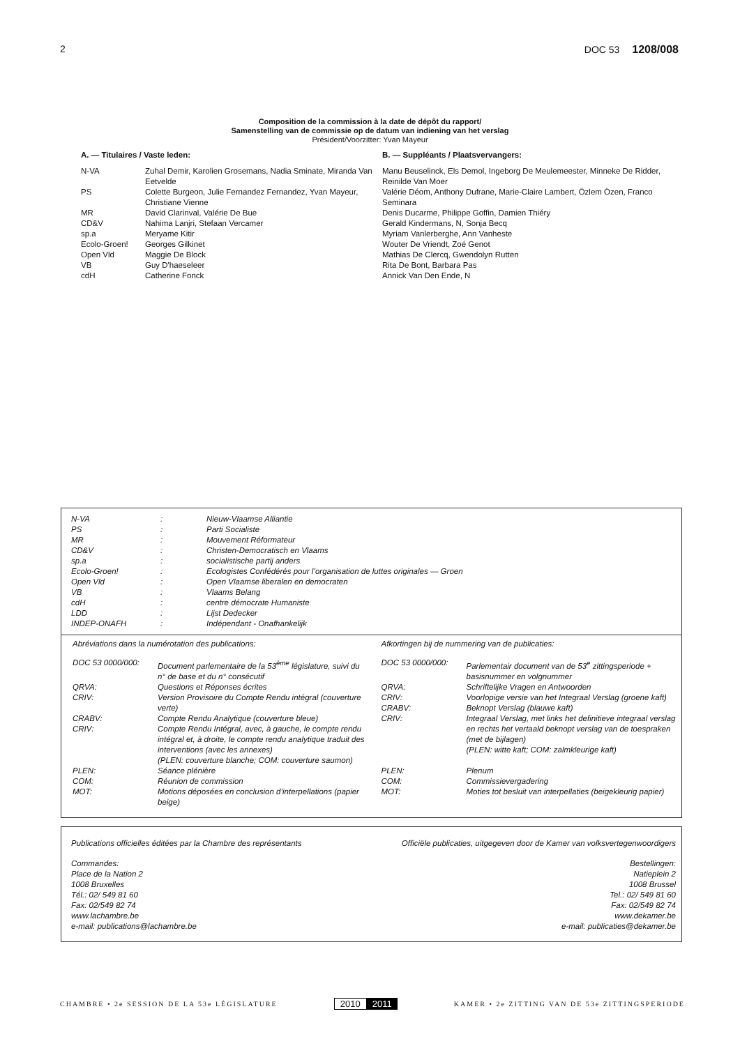2 DOC 53 1208/008
Composition de la commission à la date de dépôt du rapport/
Samenstelling van de commissie op de datum van indiening van het verslag
Président/Voorzitter: Yvan Mayeur
| A. — Titulaires / Vaste leden: | | B. — Suppléants / Plaatsvervangers: |
| N-VA | Zuhal Demir, Karolien Grosemans, Nadia Sminate, Miranda Van Eetvelde | Manu Beuselinck, Els Demol, Ingeborg De Meulemeester, Minneke De Ridder, Reinilde Van Moer |
| PS | Colette Burgeon, Julie Fernandez Fernandez, Yvan Mayeur, Christiane Vienne | Valérie Déom, Anthony Dufrane, Marie-Claire Lambert, Özlem Özen, Franco Seminara |
| MR | David Clarinval, Valérie De Bue | Denis Ducarme, Philippe Goffin, Damien Thiéry |
| CD&V | Nahima Lanjri, Stefaan Vercamer | Gerald Kindermans, N, Sonja Becq |
| sp.a | Meryame Kitir | Myriam Vanlerberghe, Ann Vanheste |
| Ecolo-Groen! | Georges Gilkinet | Wouter De Vriendt, Zoé Genot |
| Open Vld | Maggie De Block | Mathias De Clercq, Gwendolyn Rutten |
| VB | Guy D'haeseleer | Rita De Bont, Barbara Pas |
| cdH | Catherine Fonck | Annick Van Den Ende, N |
| N-VA | : | Nieuw-Vlaamse Alliantie |
| PS | : | Parti Socialiste |
| MR | : | Mouvement Réformateur |
| CD&V | : | Christen-Democratisch en Vlaams |
| sp.a | : | socialistische partij anders |
| Ecolo-Groen! | : | Ecologistes Confédérés pour l’organisation de luttes originales — Groen |
| Open Vld | : | Open Vlaamse liberalen en democraten |
| VB | : | Vlaams Belang |
| cdH | : | centre démocrate Humaniste |
| LDD | : | Lijst Dedecker |
| INDEP-ONAFH | : | Indépendant - Onafhankelijk |
Abréviations dans la numérotation des publications:
| DOC 53 0000/000: | Document parlementaire de la 53<sup>ème</sup> législature, suivi du n° de base et du n° consécutif |
| QRVA: | Questions et Réponses écrites |
| CRIV: | Version Provisoire du Compte Rendu intégral (couverture verte) |
| CRABV: | Compte Rendu Analytique (couverture bleue) |
| CRIV: | Compte Rendu Intégral, avec, à gauche, le compte rendu intégral et, à droite, le compte rendu analytique traduit des interventions (avec les annexes) (PLEN: couverture blanche; COM: couverture saumon) |
| PLEN: | Séance plénière |
| COM: | Réunion de commission |
| MOT: | Motions déposées en conclusion d’interpellations (papier beige) |
Afkortingen bij de nummering van de publicaties:
| DOC 53 0000/000: | Parlementair document van de 53<sup>e</sup> zittingsperiode + basisnummer en volgnummer |
| QRVA: | Schriftelijke Vragen en Antwoorden |
| CRIV: | Voorlopige versie van het Integraal Verslag (groene kaft) |
| CRABV: | Beknopt Verslag (blauwe kaft) |
| CRIV: | Integraal Verslag, met links het definitieve integraal verslag en rechts het vertaald beknopt verslag van de toespraken (met de bijlagen) (PLEN: witte kaft; COM: zalmkleurige kaft) |
| PLEN: | Plenum |
| COM: | Commissievergadering |
| MOT: | Moties tot besluit van interpellaties (beigekleurig papier) |
Publications officielles éditées par la Chambre des représentants Officiële publicaties, uitgegeven door de Kamer van volksvertegenwoordigers
Commandes:
Place de la Nation 2
1008 Bruxelles
Tél.: 02/ 549 81 60
Fax: 02/549 82 74
www.lachambre.be
e-mail: publications@lachambre.be
Bestellingen:
Natieplein 2
1008 Brussel
Tel.: 02/ 549 81 60
Fax: 02/549 82 74
www.dekamer.be
e-mail: publicaties@dekamer.be
CHAMBRE • 2e SESSION DE LA 53e LÉGISLATURE 2010 2011 KAMER • 2e ZITTING VAN DE 53e ZITTINGSPERIODE